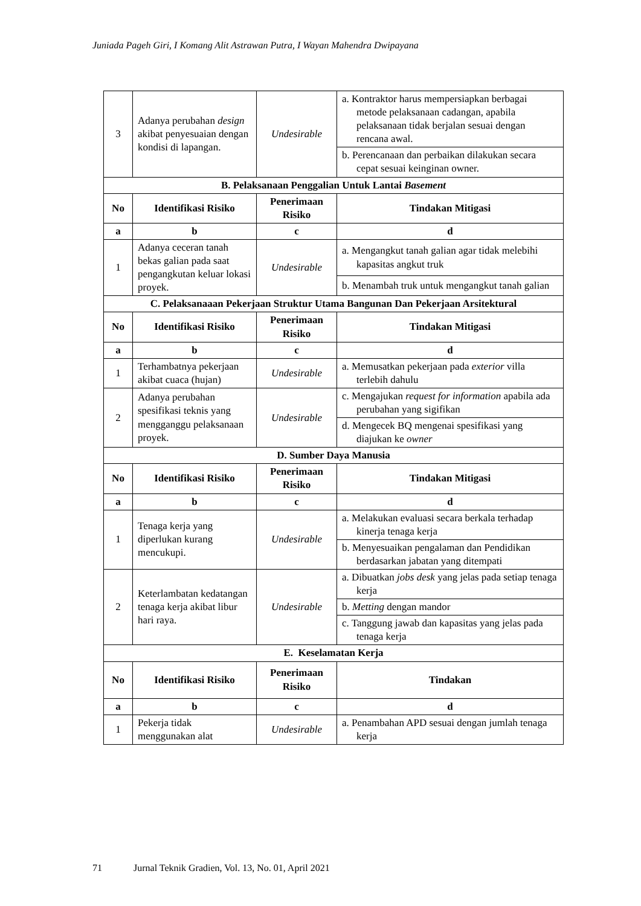Juniada Pageh Giri, I Komang Alit Astrawan Putra, I Wayan Mahendra Dwipayana
| 3 | Adanya perubahan design akibat penyesuaian dengan kondisi di lapangan. | Undesirable | a. Kontraktor harus mempersiapkan berbagai metode pelaksanaan cadangan, apabila pelaksanaan tidak berjalan sesuai dengan rencana awal. |
| | | | b. Perencanaan dan perbaikan dilakukan secara cepat sesuai keinginan owner. |
| B. Pelaksanaan Penggalian Untuk Lantai Basement | | | |
| No | Identifikasi Risiko | Penerimaan Risiko | Tindakan Mitigasi |
| a | b | c | d |
| 1 | Adanya ceceran tanah bekas galian pada saat pengangkutan keluar lokasi proyek. | Undesirable | a. Mengangkut tanah galian agar tidak melebihi kapasitas angkut truk |
| | | | b. Menambah truk untuk mengangkut tanah galian |
| C. Pelaksanaaan Pekerjaan Struktur Utama Bangunan Dan Pekerjaan Arsitektural | | | |
| No | Identifikasi Risiko | Penerimaan Risiko | Tindakan Mitigasi |
| a | b | c | d |
| 1 | Terhambatnya pekerjaan akibat cuaca (hujan) | Undesirable | a. Memusatkan pekerjaan pada exterior villa terlebih dahulu |
| 2 | Adanya perubahan spesifikasi teknis yang mengganggu pelaksanaan proyek. | Undesirable | c. Mengajukan request for information apabila ada perubahan yang sigifikan |
| | | | d. Mengecek BQ mengenai spesifikasi yang diajukan ke owner |
| D. Sumber Daya Manusia | | | |
| No | Identifikasi Risiko | Penerimaan Risiko | Tindakan Mitigasi |
| a | b | c | d |
| 1 | Tenaga kerja yang diperlukan kurang mencukupi. | Undesirable | a. Melakukan evaluasi secara berkala terhadap kinerja tenaga kerja |
| | | | b. Menyesuaikan pengalaman dan Pendidikan berdasarkan jabatan yang ditempati |
| 2 | Keterlambatan kedatangan tenaga kerja akibat libur hari raya. | Undesirable | a. Dibuatkan jobs desk yang jelas pada setiap tenaga kerja |
| | | | b. Metting dengan mandor |
| | | | c. Tanggung jawab dan kapasitas yang jelas pada tenaga kerja |
| E. Keselamatan Kerja | | | |
| No | Identifikasi Risiko | Penerimaan Risiko | Tindakan |
| a | b | c | d |
| 1 | Pekerja tidak menggunakan alat | Undesirable | a. Penambahan APD sesuai dengan jumlah tenaga kerja |
71 Jurnal Teknik Gradien, Vol. 13, No. 01, April 2021